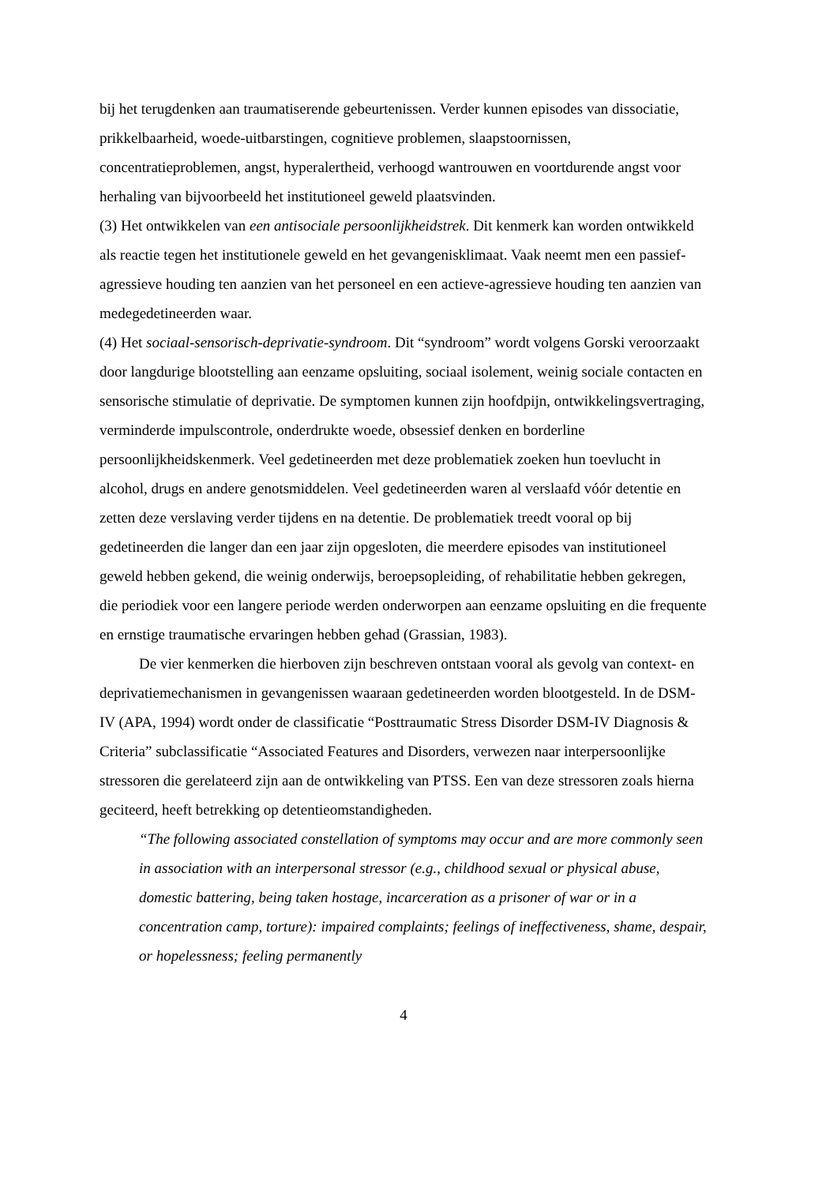bij het terugdenken aan traumatiserende gebeurtenissen. Verder kunnen episodes van dissociatie, prikkelbaarheid, woede-uitbarstingen, cognitieve problemen, slaapstoornissen, concentratieproblemen, angst, hyperalertheid, verhoogd wantrouwen en voortdurende angst voor herhaling van bijvoorbeeld het institutioneel geweld plaatsvinden.
(3) Het ontwikkelen van een antisociale persoonlijkheidstrek. Dit kenmerk kan worden ontwikkeld als reactie tegen het institutionele geweld en het gevangenisklimaat. Vaak neemt men een passief-agressieve houding ten aanzien van het personeel en een actieve-agressieve houding ten aanzien van medegedetineerden waar.
(4) Het sociaal-sensorisch-deprivatie-syndroom. Dit “syndroom” wordt volgens Gorski veroorzaakt door langdurige blootstelling aan eenzame opsluiting, sociaal isolement, weinig sociale contacten en sensorische stimulatie of deprivatie. De symptomen kunnen zijn hoofdpijn, ontwikkelingsvertraging, verminderde impulscontrole, onderdrukte woede, obsessief denken en borderline persoonlijkheidskenmerk. Veel gedetineerden met deze problematiek zoeken hun toevlucht in alcohol, drugs en andere genotsmiddelen. Veel gedetineerden waren al verslaafd vóór detentie en zetten deze verslaving verder tijdens en na detentie. De problematiek treedt vooral op bij gedetineerden die langer dan een jaar zijn opgesloten, die meerdere episodes van institutioneel geweld hebben gekend, die weinig onderwijs, beroepsopleiding, of rehabilitatie hebben gekregen, die periodiek voor een langere periode werden onderworpen aan eenzame opsluiting en die frequente en ernstige traumatische ervaringen hebben gehad (Grassian, 1983).
De vier kenmerken die hierboven zijn beschreven ontstaan vooral als gevolg van context- en deprivatiemechanismen in gevangenissen waaraan gedetineerden worden blootgesteld. In de DSM-IV (APA, 1994) wordt onder de classificatie “Posttraumatic Stress Disorder DSM-IV Diagnosis & Criteria” subclassificatie “Associated Features and Disorders, verwezen naar interpersoonlijke stressoren die gerelateerd zijn aan de ontwikkeling van PTSS. Een van deze stressoren zoals hierna geciteerd, heeft betrekking op detentieomstandigheden.
“The following associated constellation of symptoms may occur and are more commonly seen in association with an interpersonal stressor (e.g., childhood sexual or physical abuse, domestic battering, being taken hostage, incarceration as a prisoner of war or in a concentration camp, torture): impaired complaints; feelings of ineffectiveness, shame, despair, or hopelessness; feeling permanently
4